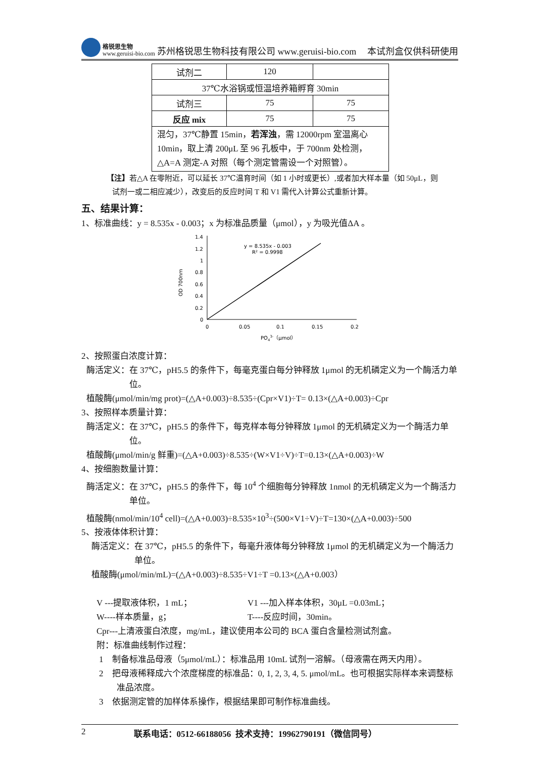格锐思生物
www.geruisi-bio.com
苏州格锐思生物科技有限公司 www.geruisi-bio.com 本试剂盒仅供科研使用
| 试剂二 | 120 | |
| 37℃水浴锅或恒温培养箱孵育 30min | | |
| 试剂三 | 75 | 75 |
| 反应 mix | 75 | 75 |
| 混匀，37℃静置 15min， 若浑浊 ，需 12000rpm 室温离心 10min，取上清 200μL 至 96 孔板中，于 700nm 处检测，△A=A 测定-A 对照（每个测定管需设一个对照管）。 | | |
【注】若△A 在零附近，可以延长 37℃温育时间（如 1 小时或更长）,或者加大样本量（如 50μL，则
试剂一或二相应减少），改变后的反应时间 T 和 V1 需代入计算公式重新计算。
五、结果计算：
1、标准曲线：y = 8.535x - 0.003；x 为标准品质量（μmol），y 为吸光值ΔA 。
OD 700nm
1.4
1.2
1
0.8
0.6
0.4
0.2
0
0
0.05
0.1
0.15
0.2
y = 8.535x - 0.003
R² = 0.9998
PO43-（μmol）
2、按照蛋白浓度计算：
酶活定义：在 37℃，pH5.5 的条件下，每毫克蛋白每分钟释放 1μmol 的无机磷定义为一个酶活力单位。
植酸酶(μmol/min/mg prot)=(△A+0.003)÷8.535÷(Cpr×V1)÷T= 0.13×(△A+0.003)÷Cpr
3、按照样本质量计算：
酶活定义：在 37℃，pH5.5 的条件下，每克样本每分钟释放 1μmol 的无机磷定义为一个酶活力单位。
植酸酶(μmol/min/g 鲜重)=(△A+0.003)÷8.535÷(W×V1÷V)÷T=0.13×(△A+0.003)÷W
4、按细胞数量计算：
酶活定义：在 37℃，pH5.5 的条件下，每 10<sup>4</sup> 个细胞每分钟释放 1nmol 的无机磷定义为一个酶活力单位。
植酸酶(nmol/min/10<sup>4</sup> cell)=(△A+0.003)÷8.535×10<sup>3</sup>÷(500×V1÷V)÷T=130×(△A+0.003)÷500
5、按液体体积计算：
酶活定义：在 37℃，pH5.5 的条件下，每毫升液体每分钟释放 1μmol 的无机磷定义为一个酶活力单位。
植酸酶(μmol/min/mL)=(△A+0.003)÷8.535÷V1÷T =0.13×(△A+0.003）
V ---提取液体积，1 mL； V1 ---加入样本体积，30μL =0.03mL；
W----样本质量，g； T----反应时间，30min。
Cpr---上清液蛋白浓度，mg/mL，建议使用本公司的 BCA 蛋白含量检测试剂盒。
附：标准曲线制作过程：
1 制备标准品母液（5μmol/mL）：标准品用 10mL 试剂一溶解。（母液需在两天内用）。
2 把母液稀释成六个浓度梯度的标准品：0, 1, 2, 3, 4, 5. μmol/mL。也可根据实际样本来调整标准品浓度。
3 依据测定管的加样体系操作，根据结果即可制作标准曲线。
2 联系电话：0512-66188056 技术支持：19962790191（微信同号）